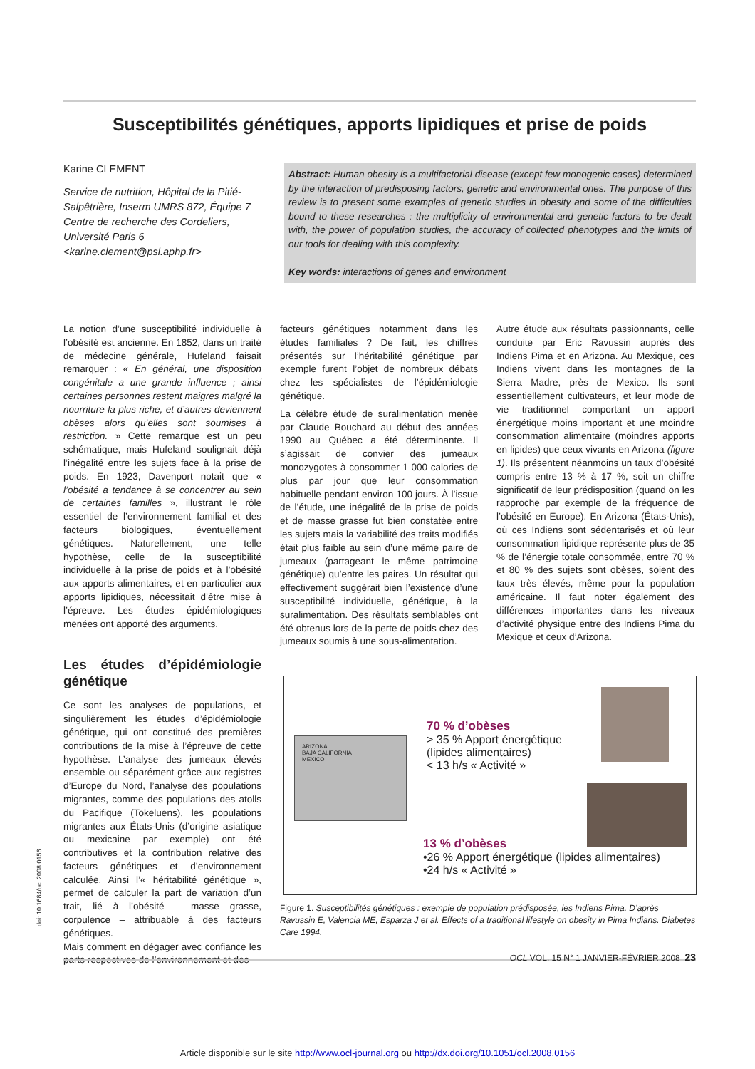Susceptibilités génétiques, apports lipidiques et prise de poids
Karine CLEMENT
Service de nutrition, Hôpital de la Pitié-Salpêtrière, Inserm UMRS 872, Équipe 7 Centre de recherche des Cordeliers, Université Paris 6 <karine.clement@psl.aphp.fr>
Abstract: Human obesity is a multifactorial disease (except few monogenic cases) determined by the interaction of predisposing factors, genetic and environmental ones. The purpose of this review is to present some examples of genetic studies in obesity and some of the difficulties bound to these researches : the multiplicity of environmental and genetic factors to be dealt with, the power of population studies, the accuracy of collected phenotypes and the limits of our tools for dealing with this complexity.
Key words: interactions of genes and environment
La notion d’une susceptibilité individuelle à l’obésité est ancienne. En 1852, dans un traité de médecine générale, Hufeland faisait remarquer : « En général, une disposition congénitale a une grande influence ; ainsi certaines personnes restent maigres malgré la nourriture la plus riche, et d’autres deviennent obèses alors qu’elles sont soumises à restriction. » Cette remarque est un peu schématique, mais Hufeland soulignait déjà l’inégalité entre les sujets face à la prise de poids. En 1923, Davenport notait que « l’obésité a tendance à se concentrer au sein de certaines familles », illustrant le rôle essentiel de l’environnement familial et des facteurs biologiques, éventuellement génétiques. Naturellement, une telle hypothèse, celle de la susceptibilité individuelle à la prise de poids et à l’obésité aux apports alimentaires, et en particulier aux apports lipidiques, nécessitait d’être mise à l’épreuve. Les études épidémiologiques menées ont apporté des arguments.
Les études d’épidémiologie génétique
Ce sont les analyses de populations, et singulièrement les études d’épidémiologie génétique, qui ont constitué des premières contributions de la mise à l’épreuve de cette hypothèse. L’analyse des jumeaux élevés ensemble ou séparément grâce aux registres d’Europe du Nord, l’analyse des populations migrantes, comme des populations des atolls du Pacifique (Tokeluens), les populations migrantes aux États-Unis (d’origine asiatique ou mexicaine par exemple) ont été contributives et la contribution relative des facteurs génétiques et d’environnement calculée. Ainsi l’« héritabilité génétique », permet de calculer la part de variation d’un trait, lié à l’obésité – masse grasse, corpulence – attribuable à des facteurs génétiques.
Mais comment en dégager avec confiance les parts respectives de l’environnement et des
facteurs génétiques notamment dans les études familiales ? De fait, les chiffres présentés sur l’héritabilité génétique par exemple furent l’objet de nombreux débats chez les spécialistes de l’épidémiologie génétique.
La célèbre étude de suralimentation menée par Claude Bouchard au début des années 1990 au Québec a été déterminante. Il s’agissait de convier des jumeaux monozygotes à consommer 1 000 calories de plus par jour que leur consommation habituelle pendant environ 100 jours. À l’issue de l’étude, une inégalité de la prise de poids et de masse grasse fut bien constatée entre les sujets mais la variabilité des traits modifiés était plus faible au sein d’une même paire de jumeaux (partageant le même patrimoine génétique) qu’entre les paires. Un résultat qui effectivement suggérait bien l’existence d’une susceptibilité individuelle, génétique, à la suralimentation. Des résultats semblables ont été obtenus lors de la perte de poids chez des jumeaux soumis à une sous-alimentation.
Autre étude aux résultats passionnants, celle conduite par Eric Ravussin auprès des Indiens Pima et en Arizona. Au Mexique, ces Indiens vivent dans les montagnes de la Sierra Madre, près de Mexico. Ils sont essentiellement cultivateurs, et leur mode de vie traditionnel comportant un apport énergétique moins important et une moindre consommation alimentaire (moindres apports en lipides) que ceux vivants en Arizona (figure 1). Ils présentent néanmoins un taux d’obésité compris entre 13 % à 17 %, soit un chiffre significatif de leur prédisposition (quand on les rapproche par exemple de la fréquence de l’obésité en Europe). En Arizona (États-Unis), où ces Indiens sont sédentarisés et où leur consommation lipidique représente plus de 35 % de l’énergie totale consommée, entre 70 % et 80 % des sujets sont obèses, soient des taux très élevés, même pour la population américaine. Il faut noter également des différences importantes dans les niveaux d’activité physique entre des Indiens Pima du Mexique et ceux d’Arizona.
ARIZONA
BAJA CALIFORNIA
MEXICO
70 % d’obèses
> 35 % Apport énergétique
(lipides alimentaires)
< 13 h/s « Activité »
13 % d’obèses
•26 % Apport énergétique (lipides alimentaires)
•24 h/s « Activité »
Figure 1. Susceptibilités génétiques : exemple de population prédisposée, les Indiens Pima. D’après Ravussin E, Valencia ME, Esparza J et al. Effects of a traditional lifestyle on obesity in Pima Indians. Diabetes Care 1994.
OCL VOL. 15 N° 1 JANVIER-FÉVRIER 2008 23
doi: 10.1684/ocl.2008.0156
Article disponible sur le site http://www.ocl-journal.org ou http://dx.doi.org/10.1051/ocl.2008.0156